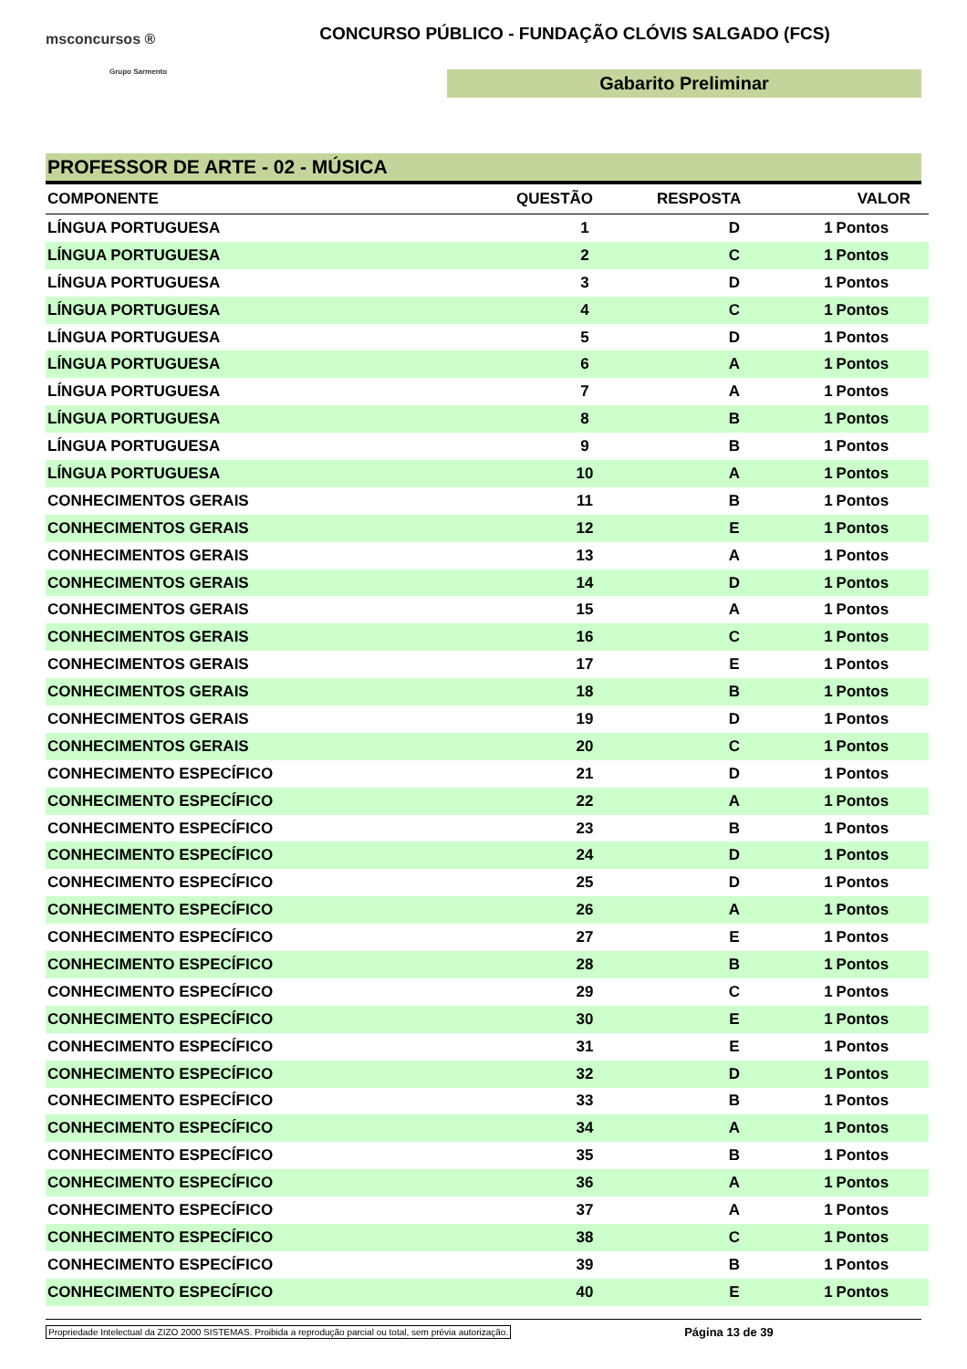msconcursos ®
Grupo Sarmento
CONCURSO PÚBLICO - FUNDAÇÃO CLÓVIS SALGADO (FCS)
Gabarito Preliminar
PROFESSOR DE ARTE - 02 - MÚSICA
| COMPONENTE | QUESTÃO | RESPOSTA | VALOR | |
| --- | --- | --- | --- | --- |
| LÍNGUA PORTUGUESA | 1 | D | 1 | Pontos |
| LÍNGUA PORTUGUESA | 2 | C | 1 | Pontos |
| LÍNGUA PORTUGUESA | 3 | D | 1 | Pontos |
| LÍNGUA PORTUGUESA | 4 | C | 1 | Pontos |
| LÍNGUA PORTUGUESA | 5 | D | 1 | Pontos |
| LÍNGUA PORTUGUESA | 6 | A | 1 | Pontos |
| LÍNGUA PORTUGUESA | 7 | A | 1 | Pontos |
| LÍNGUA PORTUGUESA | 8 | B | 1 | Pontos |
| LÍNGUA PORTUGUESA | 9 | B | 1 | Pontos |
| LÍNGUA PORTUGUESA | 10 | A | 1 | Pontos |
| CONHECIMENTOS GERAIS | 11 | B | 1 | Pontos |
| CONHECIMENTOS GERAIS | 12 | E | 1 | Pontos |
| CONHECIMENTOS GERAIS | 13 | A | 1 | Pontos |
| CONHECIMENTOS GERAIS | 14 | D | 1 | Pontos |
| CONHECIMENTOS GERAIS | 15 | A | 1 | Pontos |
| CONHECIMENTOS GERAIS | 16 | C | 1 | Pontos |
| CONHECIMENTOS GERAIS | 17 | E | 1 | Pontos |
| CONHECIMENTOS GERAIS | 18 | B | 1 | Pontos |
| CONHECIMENTOS GERAIS | 19 | D | 1 | Pontos |
| CONHECIMENTOS GERAIS | 20 | C | 1 | Pontos |
| CONHECIMENTO ESPECÍFICO | 21 | D | 1 | Pontos |
| CONHECIMENTO ESPECÍFICO | 22 | A | 1 | Pontos |
| CONHECIMENTO ESPECÍFICO | 23 | B | 1 | Pontos |
| CONHECIMENTO ESPECÍFICO | 24 | D | 1 | Pontos |
| CONHECIMENTO ESPECÍFICO | 25 | D | 1 | Pontos |
| CONHECIMENTO ESPECÍFICO | 26 | A | 1 | Pontos |
| CONHECIMENTO ESPECÍFICO | 27 | E | 1 | Pontos |
| CONHECIMENTO ESPECÍFICO | 28 | B | 1 | Pontos |
| CONHECIMENTO ESPECÍFICO | 29 | C | 1 | Pontos |
| CONHECIMENTO ESPECÍFICO | 30 | E | 1 | Pontos |
| CONHECIMENTO ESPECÍFICO | 31 | E | 1 | Pontos |
| CONHECIMENTO ESPECÍFICO | 32 | D | 1 | Pontos |
| CONHECIMENTO ESPECÍFICO | 33 | B | 1 | Pontos |
| CONHECIMENTO ESPECÍFICO | 34 | A | 1 | Pontos |
| CONHECIMENTO ESPECÍFICO | 35 | B | 1 | Pontos |
| CONHECIMENTO ESPECÍFICO | 36 | A | 1 | Pontos |
| CONHECIMENTO ESPECÍFICO | 37 | A | 1 | Pontos |
| CONHECIMENTO ESPECÍFICO | 38 | C | 1 | Pontos |
| CONHECIMENTO ESPECÍFICO | 39 | B | 1 | Pontos |
| CONHECIMENTO ESPECÍFICO | 40 | E | 1 | Pontos |
Propriedade Intelectual da ZIZO 2000 SISTEMAS. Proibida a reprodução parcial ou total, sem prévia autorização. Página 13 de 39